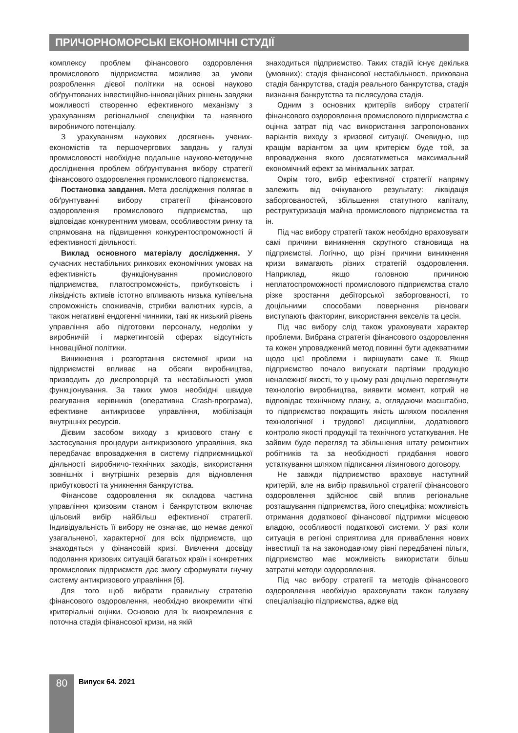ПРИЧОРНОМОРСЬКІ ЕКОНОМІЧНІ СТУДІЇ
комплексу проблем фінансового оздоровлення промислового підприємства можливе за умови розроблення дієвої політики на основі науково обґрунтованих інвестиційно-інноваційних рішень завдяки можливості створенню ефективного механізму з урахуванням регіональної специфіки та наявного виробничого потенціалу.
З урахуванням наукових досягнень учених-економістів та першочергових завдань у галузі промисловості необхідне подальше науково-методичне дослідження проблем обґрунтування вибору стратегії фінансового оздоровлення промислового підприємства.
Постановка завдання. Мета дослідження полягає в обґрунтуванні вибору стратегії фінансового оздоровлення промислового підприємства, що відповідає конкурентним умовам, особливостям ринку та спрямована на підвищення конкурентоспроможності й ефективності діяльності.
Виклад основного матеріалу дослідження. У сучасних нестабільних ринкових економічних умовах на ефективність функціонування промислового підприємства, платоспроможність, прибутковість і ліквідність активів істотно впливають низька купівельна спроможність споживачів, стрибки валютних курсів, а також негативні ендогенні чинники, такі як низький рівень управління або підготовки персоналу, недоліки у виробничій і маркетинговій сферах відсутність інноваційної політики.
Виникнення і розгортання системної кризи на підприємстві впливає на обсяги виробництва, призводить до диспропорцій та нестабільності умов функціонування. За таких умов необхідні швидке реагування керівників (оперативна Crash-програма), ефективне антикризове управління, мобілізація внутрішніх ресурсів.
Дієвим засобом виходу з кризового стану є застосування процедури антикризового управління, яка передбачає впровадження в систему підприємницької діяльності виробничо-технічних заходів, використання зовнішніх і внутрішніх резервів для відновлення прибутковості та уникнення банкрутства.
Фінансове оздоровлення як складова частина управління кризовим станом і банкрутством включає цільовий вибір найбільш ефективної стратегії. Індивідуальність її вибору не означає, що немає деякої узагальненої, характерної для всіх підприємств, що знаходяться у фінансовій кризі. Вивчення досвіду подолання кризових ситуацій багатьох країн і конкретних промислових підприємств дає змогу сформувати гнучку систему антикризового управління [6].
Для того щоб вибрати правильну стратегію фінансового оздоровлення, необхідно виокремити чіткі критеріальні оцінки. Основою для їх виокремлення є поточна стадія фінансової кризи, на якій
знаходиться підприємство. Таких стадій існує декілька (умовних): стадія фінансової нестабільності, прихована стадія банкрутства, стадія реального банкрутства, стадія визнання банкрутства та післясудова стадія.
Одним з основних критеріїв вибору стратегії фінансового оздоровлення промислового підприємства є оцінка затрат під час використання запропонованих варіантів виходу з кризової ситуації. Очевидно, що кращім варіантом за цим критерієм буде той, за впровадження якого досягатиметься максимальний економічний ефект за мінімальних затрат.
Окрім того, вибір ефективної стратегії напряму залежить від очікуваного результату: ліквідація заборгованостей, збільшення статутного капіталу, реструктуризація майна промислового підприємства та ін.
Під час вибору стратегії також необхідно враховувати самі причини виникнення скрутного становища на підприємстві. Логічно, що різні причини виникнення кризи вимагають різних стратегій оздоровлення. Наприклад, якщо головною причиною неплатоспроможності промислового підприємства стало різке зростання дебіторської заборгованості, то доцільними способами повернення рівноваги виступають факторинг, використання векселів та цесія.
Під час вибору слід також ураховувати характер проблеми. Вибрана стратегія фінансового оздоровлення та кожен упроваджений метод повинні бути адекватними щодо цієї проблеми і вирішувати саме її. Якщо підприємство почало випускати партіями продукцію неналежної якості, то у цьому разі доцільно переглянути технологію виробництва, виявити момент, котрий не відповідає технічному плану, а, оглядаючи масштабно, то підприємство покращить якість шляхом посилення технологічної і трудової дисципліни, додаткового контролю якості продукції та технічного устаткування. Не зайвим буде перегляд та збільшення штату ремонтних робітників та за необхідності придбання нового устаткування шляхом підписання лізингового договору.
Не завжди підприємство враховує наступний критерій, але на вибір правильної стратегії фінансового оздоровлення здійснює свій вплив регіональне розташування підприємства, його специфіка: можливість отримання додаткової фінансової підтримки місцевою владою, особливості податкової системи. У разі коли ситуація в регіоні сприятлива для приваблення нових інвестиції та на законодавчому рівні передбачені пільги, підприємство має можливість використати більш затратні методи оздоровлення.
Під час вибору стратегії та методів фінансового оздоровлення необхідно враховувати також галузеву спеціалізацію підприємства, адже від
80 Випуск 64. 2021